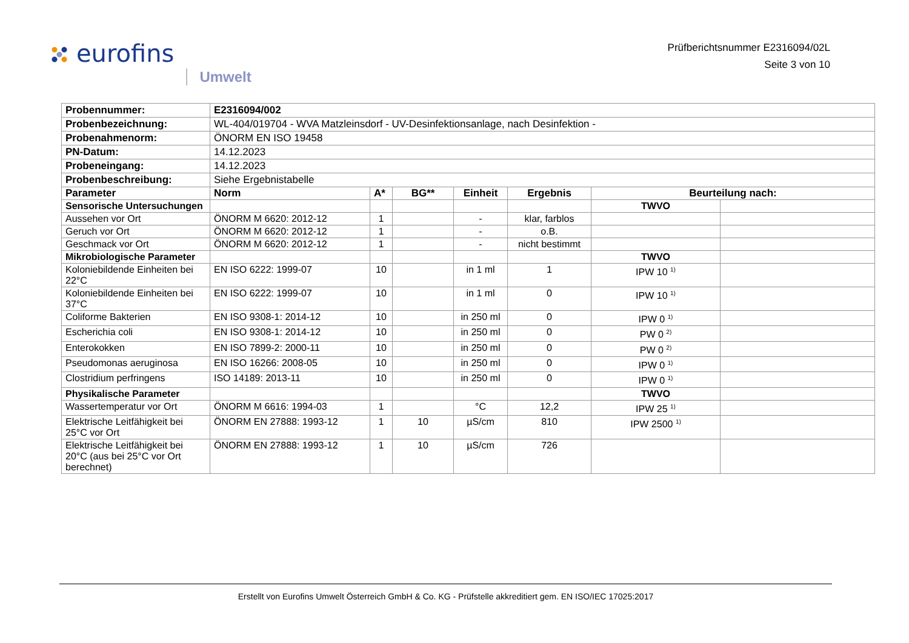eurofins
Umwelt
Prüfberichtsnummer E2316094/02L
Seite 3 von 10
| Probennummer: | E2316094/002 | | | | | | |
| Probenbezeichnung: | WL-404/019704 - WVA Matzleinsdorf - UV-Desinfektionsanlage, nach Desinfektion - | | | | | | |
| Probenahmenorm: | ÖNORM EN ISO 19458 | | | | | | |
| PN-Datum: | 14.12.2023 | | | | | | |
| Probeneingang: | 14.12.2023 | | | | | | |
| Probenbeschreibung: | Siehe Ergebnistabelle | | | | | | |
| Parameter | Norm | A* | BG** | Einheit | Ergebnis | Beurteilung nach: | |
| Sensorische Untersuchungen | | | | | | TWVO | |
| Aussehen vor Ort | ÖNORM M 6620: 2012-12 | 1 | | - | klar, farblos | | |
| Geruch vor Ort | ÖNORM M 6620: 2012-12 | 1 | | - | o.B. | | |
| Geschmack vor Ort | ÖNORM M 6620: 2012-12 | 1 | | - | nicht bestimmt | | |
| Mikrobiologische Parameter | | | | | | TWVO | |
| Koloniebildende Einheiten bei 22°C | EN ISO 6222: 1999-07 | 10 | | in 1 ml | 1 | IPW 10 <sup>1)</sup> | |
| Koloniebildende Einheiten bei 37°C | EN ISO 6222: 1999-07 | 10 | | in 1 ml | 0 | IPW 10 <sup>1)</sup> | |
| Coliforme Bakterien | EN ISO 9308-1: 2014-12 | 10 | | in 250 ml | 0 | IPW 0 <sup>1)</sup> | |
| Escherichia coli | EN ISO 9308-1: 2014-12 | 10 | | in 250 ml | 0 | PW 0 <sup>2)</sup> | |
| Enterokokken | EN ISO 7899-2: 2000-11 | 10 | | in 250 ml | 0 | PW 0 <sup>2)</sup> | |
| Pseudomonas aeruginosa | EN ISO 16266: 2008-05 | 10 | | in 250 ml | 0 | IPW 0 <sup>1)</sup> | |
| Clostridium perfringens | ISO 14189: 2013-11 | 10 | | in 250 ml | 0 | IPW 0 <sup>1)</sup> | |
| Physikalische Parameter | | | | | | TWVO | |
| Wassertemperatur vor Ort | ÖNORM M 6616: 1994-03 | 1 | | °C | 12,2 | IPW 25 <sup>1)</sup> | |
| Elektrische Leitfähigkeit bei 25°C vor Ort | ÖNORM EN 27888: 1993-12 | 1 | 10 | µS/cm | 810 | IPW 2500 <sup>1)</sup> | |
| Elektrische Leitfähigkeit bei 20°C (aus bei 25°C vor Ort berechnet) | ÖNORM EN 27888: 1993-12 | 1 | 10 | µS/cm | 726 | | |
Erstellt von Eurofins Umwelt Österreich GmbH & Co. KG - Prüfstelle akkreditiert gem. EN ISO/IEC 17025:2017